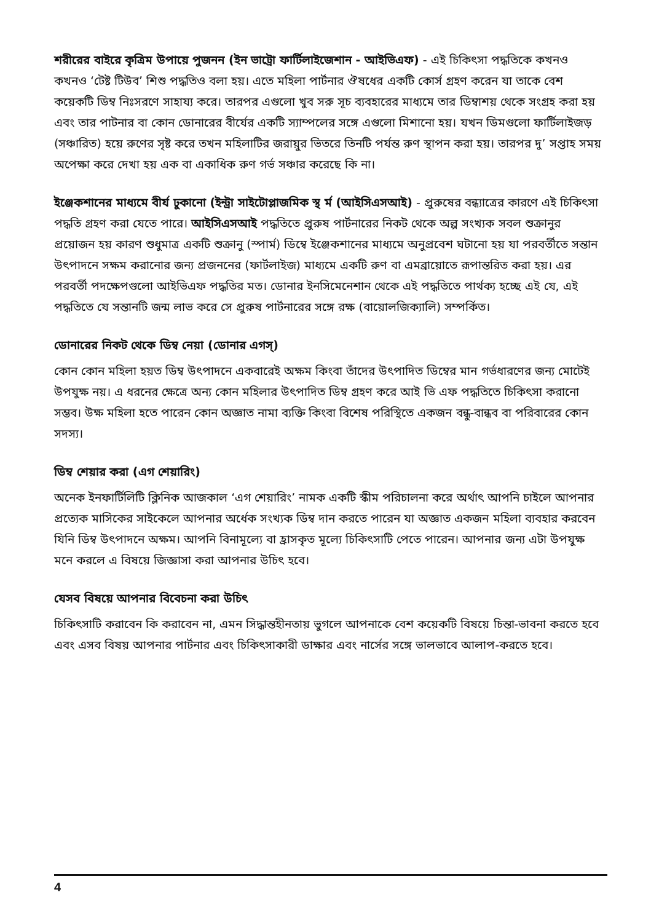শরীরের বাইরে কৃত্রিম উপায়ে পুজনন (ইন ভাট্রো ফার্টিলাইজেশান - আইভিএফ) - এই চিকিৎসা পদ্ধতিকে কখনও কখনও ‘টেষ্ট টিউব’ শিশু পদ্ধতিও বলা হয়। এতে মহিলা পার্টনার ঔষধের একটি কোর্স গ্রহণ করেন যা তাকে বেশ কয়েকটি ডিম্ব নিঃসরণে সাহায্য করে। তারপর এগুলো খুব সরু সূচ ব্যবহারের মাধ্যমে তার ডিম্বাশয় থেকে সংগ্রহ করা হয় এবং তার পাটনার বা কোন ডোনারের বীর্যের একটি স্যাম্পলের সঙ্গে এগুলো মিশানো হয়। যখন ডিমগুলো ফার্টিলাইজড় (সঞ্চারিত) হয়ে রুণের সৃষ্ট করে তখন মহিলাটির জরায়ুর ভিতরে তিনটি পর্যন্ত রুণ স্থাপন করা হয়। তারপর দু’ সপ্তাহ সময় অপেক্ষা করে দেখা হয় এক বা একাধিক রুণ গর্ভ সঞ্চার করেছে কি না।
ইঞ্জেকশানের মাধ্যমে বীর্য ঢুকানো (ইন্ট্রা সাইটোপ্লাজমিক স্থ র্ম (আইসিএসআই) - প্রুরুষের বন্ধ্যাত্রের কারণে এই চিকিৎসা পদ্ধতি গ্রহণ করা যেতে পারে। আইসিএসআই পদ্ধতিতে প্রুরুষ পার্টনারের নিকট থেকে অল্প সংখ্যক সবল শুক্রানুর প্রয়োজন হয় কারণ শুধুমাত্র একটি শুক্রানু (স্পার্ম) ডিম্বে ইঞ্জেকশানের মাধ্যমে অনুপ্রবেশ ঘটানো হয় যা পরবর্তীতে সন্তান উৎপাদনে সক্ষম করানোর জন্য প্রজননের (ফার্টলাইজ) মাধ্যমে একটি রুণ বা এমব্রায়োতে রূপান্তরিত করা হয়। এর পরবর্তী পদক্ষেপগুলো আইভিএফ পদ্ধতির মত। ডোনার ইনসিমেনেশান থেকে এই পদ্ধতিতে পার্থক্য হচ্ছে এই যে, এই পদ্ধতিতে যে সন্তানটি জন্ম লাভ করে সে প্রুরুষ পার্টনারের সঙ্গে রক্ষ (বায়োলজিক্যালি) সম্পর্কিত।
ডোনারের নিকট থেকে ডিম্ব নেয়া (ডোনার এগস্)
কোন কোন মহিলা হয়ত ডিম্ব উৎপাদনে একবারেই অক্ষম কিংবা তাঁদের উৎপাদিত ডিম্বের মান গর্ভধারণের জন্য মোটেই উপযুক্ষ নয়। এ ধরনের ক্ষেত্রে অন্য কোন মহিলার উৎপাদিত ডিম্ব গ্রহণ করে আই ভি এফ পদ্ধতিতে চিকিৎসা করানো সম্ভব। উক্ষ মহিলা হতে পারেন কোন অজ্ঞাত নামা ব্যক্তি কিংবা বিশেষ পরিস্থিতে একজন বন্ধু-বান্ধব বা পরিবারের কোন সদস্য।
ডিম্ব শেয়ার করা (এগ শেয়ারিং)
অনেক ইনফার্টিলিটি ক্লিনিক আজকাল ‘এগ শেয়ারিং’ নামক একটি স্কীম পরিচালনা করে অর্থাৎ আপনি চাইলে আপনার প্রত্যেক মাসিকের সাইকেলে আপনার অর্ধেক সংখ্যক ডিম্ব দান করতে পারেন যা অজ্ঞাত একজন মহিলা ব্যবহার করবেন যিনি ডিম্ব উৎপাদনে অক্ষম। আপনি বিনামূল্যে বা হ্রাসকৃত মূল্যে চিকিৎসাটি পেতে পারেন। আপনার জন্য এটা উপযুক্ষ মনে করলে এ বিষয়ে জিজ্ঞাসা করা আপনার উচিৎ হবে।
যেসব বিষয়ে আপনার বিবেচনা করা উচিৎ
চিকিৎসাটি করাবেন কি করাবেন না, এমন সিদ্ধান্তহীনতায় ভুগলে আপনাকে বেশ কয়েকটি বিষয়ে চিন্তা-ভাবনা করতে হবে এবং এসব বিষয় আপনার পার্টনার এবং চিকিৎসাকারী ডাক্ষার এবং নার্সের সঙ্গে ভালভাবে আলাপ-করতে হবে।
4